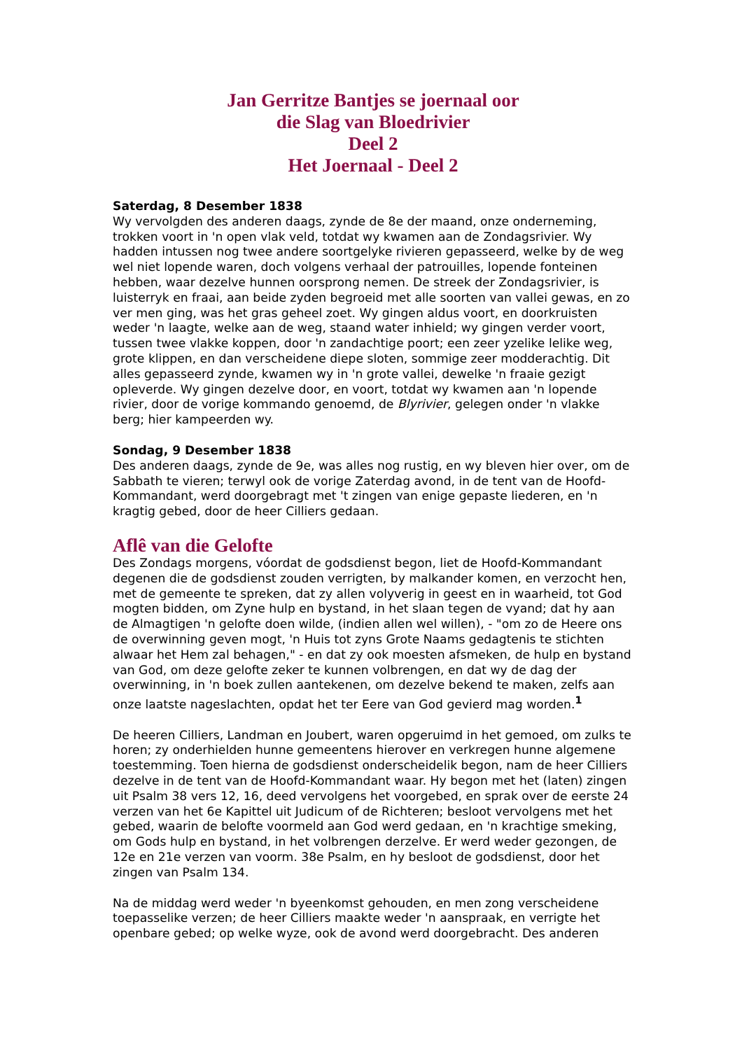Jan Gerritze Bantjes se joernaal oor
die Slag van Bloedrivier
Deel 2
Het Joernaal - Deel 2
Saterdag, 8 Desember 1838
Wy vervolgden des anderen daags, zynde de 8e der maand, onze onderneming, trokken voort in 'n open vlak veld, totdat wy kwamen aan de Zondagsrivier. Wy hadden intussen nog twee andere soortgelyke rivieren gepasseerd, welke by de weg wel niet lopende waren, doch volgens verhaal der patrouilles, lopende fonteinen hebben, waar dezelve hunnen oorsprong nemen. De streek der Zondagsrivier, is luisterryk en fraai, aan beide zyden begroeid met alle soorten van vallei gewas, en zo ver men ging, was het gras geheel zoet. Wy gingen aldus voort, en doorkruisten weder 'n laagte, welke aan de weg, staand water inhield; wy gingen verder voort, tussen twee vlakke koppen, door 'n zandachtige poort; een zeer yzelike lelike weg, grote klippen, en dan verscheidene diepe sloten, sommige zeer modderachtig. Dit alles gepasseerd zynde, kwamen wy in 'n grote vallei, dewelke 'n fraaie gezigt opleverde. Wy gingen dezelve door, en voort, totdat wy kwamen aan 'n lopende rivier, door de vorige kommando genoemd, de Blyrivier, gelegen onder 'n vlakke berg; hier kampeerden wy.
Sondag, 9 Desember 1838
Des anderen daags, zynde de 9e, was alles nog rustig, en wy bleven hier over, om de Sabbath te vieren; terwyl ook de vorige Zaterdag avond, in de tent van de Hoofd-Kommandant, werd doorgebragt met 't zingen van enige gepaste liederen, en 'n kragtig gebed, door de heer Cilliers gedaan.
Aflê van die Gelofte
Des Zondags morgens, vóordat de godsdienst begon, liet de Hoofd-Kommandant degenen die de godsdienst zouden verrigten, by malkander komen, en verzocht hen, met de gemeente te spreken, dat zy allen volyverig in geest en in waarheid, tot God mogten bidden, om Zyne hulp en bystand, in het slaan tegen de vyand; dat hy aan de Almagtigen 'n gelofte doen wilde, (indien allen wel willen), - "om zo de Heere ons de overwinning geven mogt, 'n Huis tot zyns Grote Naams gedagtenis te stichten alwaar het Hem zal behagen," - en dat zy ook moesten afsmeken, de hulp en bystand van God, om deze gelofte zeker te kunnen volbrengen, en dat wy de dag der overwinning, in 'n boek zullen aantekenen, om dezelve bekend te maken, zelfs aan onze laatste nageslachten, opdat het ter Eere van God gevierd mag worden.<sup>1</sup>
De heeren Cilliers, Landman en Joubert, waren opgeruimd in het gemoed, om zulks te horen; zy onderhielden hunne gemeentens hierover en verkregen hunne algemene toestemming. Toen hierna de godsdienst onderscheidelik begon, nam de heer Cilliers dezelve in de tent van de Hoofd-Kommandant waar. Hy begon met het (laten) zingen uit Psalm 38 vers 12, 16, deed vervolgens het voorgebed, en sprak over de eerste 24 verzen van het 6e Kapittel uit Judicum of de Richteren; besloot vervolgens met het gebed, waarin de belofte voormeld aan God werd gedaan, en 'n krachtige smeking, om Gods hulp en bystand, in het volbrengen derzelve. Er werd weder gezongen, de 12e en 21e verzen van voorm. 38e Psalm, en hy besloot de godsdienst, door het zingen van Psalm 134.
Na de middag werd weder 'n byeenkomst gehouden, en men zong verscheidene toepasselike verzen; de heer Cilliers maakte weder 'n aanspraak, en verrigte het openbare gebed; op welke wyze, ook de avond werd doorgebracht. Des anderen